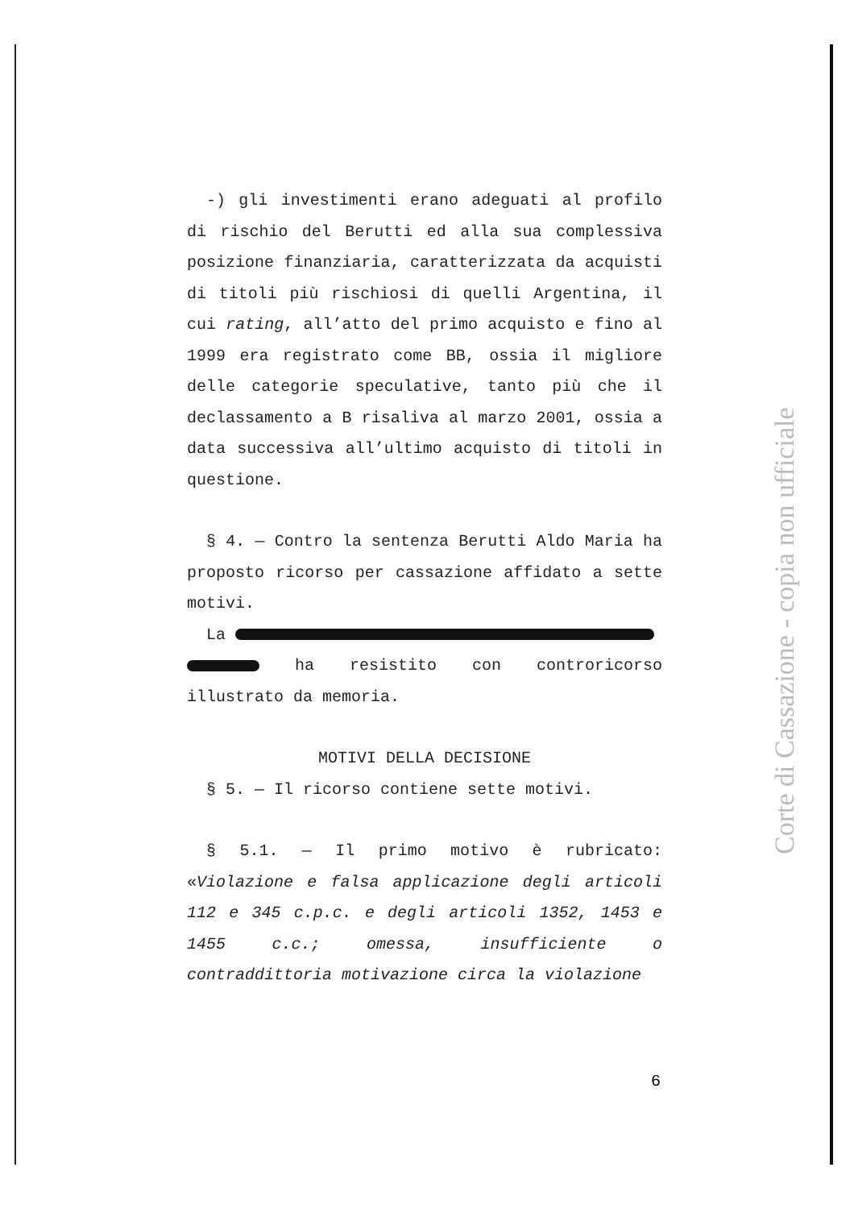-) gli investimenti erano adeguati al profilo di rischio del Berutti ed alla sua complessiva posizione finanziaria, caratterizzata da acquisti di titoli più rischiosi di quelli Argentina, il cui rating, all’atto del primo acquisto e fino al 1999 era registrato come BB, ossia il migliore delle categorie speculative, tanto più che il declassamento a B risaliva al marzo 2001, ossia a data successiva all’ultimo acquisto di titoli in questione.
§ 4. — Contro la sentenza Berutti Aldo Maria ha proposto ricorso per cassazione affidato a sette motivi.
La
ha resistito con controricorso illustrato da memoria.
MOTIVI DELLA DECISIONE
§ 5. — Il ricorso contiene sette motivi.
§ 5.1. — Il primo motivo è rubricato: «Violazione e falsa applicazione degli articoli 112 e 345 c.p.c. e degli articoli 1352, 1453 e 1455 c.c.; omessa, insufficiente o contraddittoria motivazione circa la violazione
6
Corte di Cassazione - copia non ufficiale